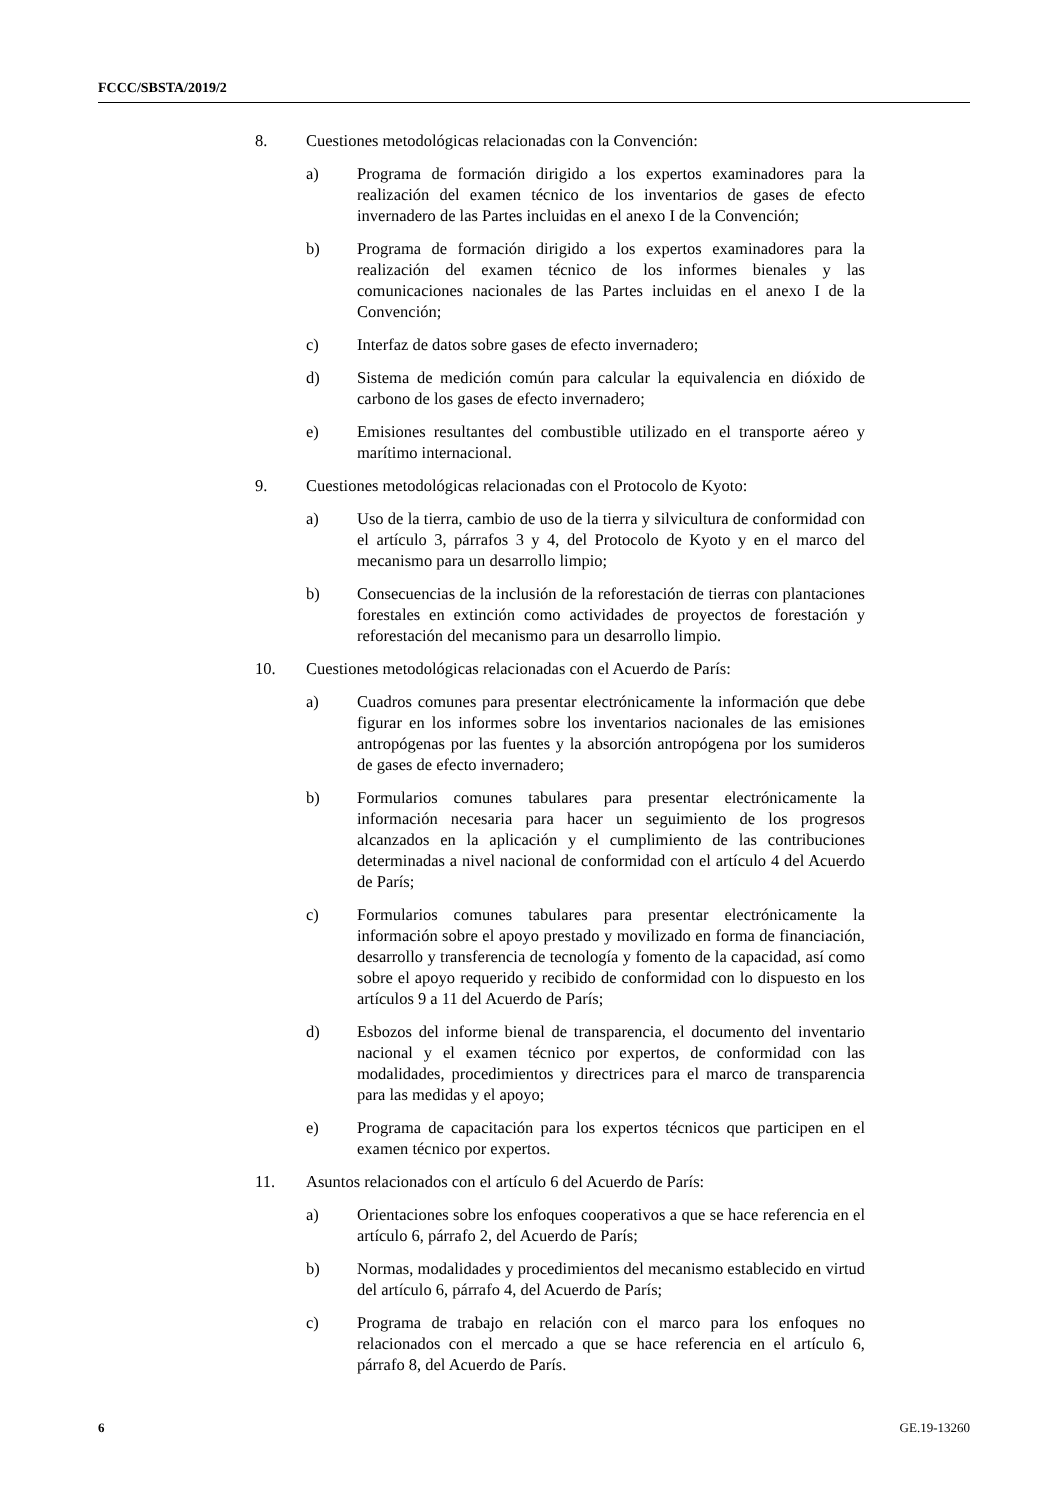FCCC/SBSTA/2019/2
8. Cuestiones metodológicas relacionadas con la Convención:
a) Programa de formación dirigido a los expertos examinadores para la realización del examen técnico de los inventarios de gases de efecto invernadero de las Partes incluidas en el anexo I de la Convención;
b) Programa de formación dirigido a los expertos examinadores para la realización del examen técnico de los informes bienales y las comunicaciones nacionales de las Partes incluidas en el anexo I de la Convención;
c) Interfaz de datos sobre gases de efecto invernadero;
d) Sistema de medición común para calcular la equivalencia en dióxido de carbono de los gases de efecto invernadero;
e) Emisiones resultantes del combustible utilizado en el transporte aéreo y marítimo internacional.
9. Cuestiones metodológicas relacionadas con el Protocolo de Kyoto:
a) Uso de la tierra, cambio de uso de la tierra y silvicultura de conformidad con el artículo 3, párrafos 3 y 4, del Protocolo de Kyoto y en el marco del mecanismo para un desarrollo limpio;
b) Consecuencias de la inclusión de la reforestación de tierras con plantaciones forestales en extinción como actividades de proyectos de forestación y reforestación del mecanismo para un desarrollo limpio.
10. Cuestiones metodológicas relacionadas con el Acuerdo de París:
a) Cuadros comunes para presentar electrónicamente la información que debe figurar en los informes sobre los inventarios nacionales de las emisiones antropógenas por las fuentes y la absorción antropógena por los sumideros de gases de efecto invernadero;
b) Formularios comunes tabulares para presentar electrónicamente la información necesaria para hacer un seguimiento de los progresos alcanzados en la aplicación y el cumplimiento de las contribuciones determinadas a nivel nacional de conformidad con el artículo 4 del Acuerdo de París;
c) Formularios comunes tabulares para presentar electrónicamente la información sobre el apoyo prestado y movilizado en forma de financiación, desarrollo y transferencia de tecnología y fomento de la capacidad, así como sobre el apoyo requerido y recibido de conformidad con lo dispuesto en los artículos 9 a 11 del Acuerdo de París;
d) Esbozos del informe bienal de transparencia, el documento del inventario nacional y el examen técnico por expertos, de conformidad con las modalidades, procedimientos y directrices para el marco de transparencia para las medidas y el apoyo;
e) Programa de capacitación para los expertos técnicos que participen en el examen técnico por expertos.
11. Asuntos relacionados con el artículo 6 del Acuerdo de París:
a) Orientaciones sobre los enfoques cooperativos a que se hace referencia en el artículo 6, párrafo 2, del Acuerdo de París;
b) Normas, modalidades y procedimientos del mecanismo establecido en virtud del artículo 6, párrafo 4, del Acuerdo de París;
c) Programa de trabajo en relación con el marco para los enfoques no relacionados con el mercado a que se hace referencia en el artículo 6, párrafo 8, del Acuerdo de París.
6 GE.19-13260